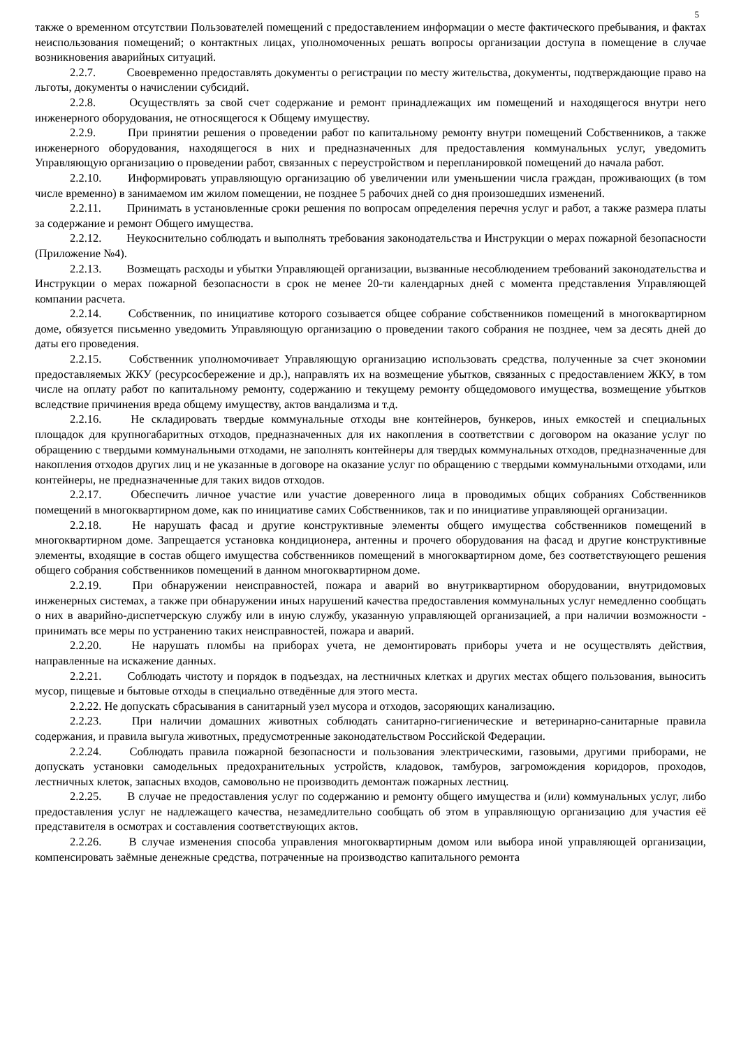5
также о временном отсутствии Пользователей помещений с предоставлением информации о месте фактического пребывания, и фактах неиспользования помещений; о контактных лицах, уполномоченных решать вопросы организации доступа в помещение в случае возникновения аварийных ситуаций.
2.2.7. Своевременно предоставлять документы о регистрации по месту жительства, документы, подтверждающие право на льготы, документы о начислении субсидий.
2.2.8. Осуществлять за свой счет содержание и ремонт принадлежащих им помещений и находящегося внутри него инженерного оборудования, не относящегося к Общему имуществу.
2.2.9. При принятии решения о проведении работ по капитальному ремонту внутри помещений Собственников, а также инженерного оборудования, находящегося в них и предназначенных для предоставления коммунальных услуг, уведомить Управляющую организацию о проведении работ, связанных с переустройством и перепланировкой помещений до начала работ.
2.2.10. Информировать управляющую организацию об увеличении или уменьшении числа граждан, проживающих (в том числе временно) в занимаемом им жилом помещении, не позднее 5 рабочих дней со дня произошедших изменений.
2.2.11. Принимать в установленные сроки решения по вопросам определения перечня услуг и работ, а также размера платы за содержание и ремонт Общего имущества.
2.2.12. Неукоснительно соблюдать и выполнять требования законодательства и Инструкции о мерах пожарной безопасности (Приложение №4).
2.2.13. Возмещать расходы и убытки Управляющей организации, вызванные несоблюдением требований законодательства и Инструкции о мерах пожарной безопасности в срок не менее 20-ти календарных дней с момента представления Управляющей компании расчета.
2.2.14. Собственник, по инициативе которого созывается общее собрание собственников помещений в многоквартирном доме, обязуется письменно уведомить Управляющую организацию о проведении такого собрания не позднее, чем за десять дней до даты его проведения.
2.2.15. Собственник уполномочивает Управляющую организацию использовать средства, полученные за счет экономии предоставляемых ЖКУ (ресурсосбережение и др.), направлять их на возмещение убытков, связанных с предоставлением ЖКУ, в том числе на оплату работ по капитальному ремонту, содержанию и текущему ремонту общедомового имущества, возмещение убытков вследствие причинения вреда общему имуществу, актов вандализма и т.д.
2.2.16. Не складировать твердые коммунальные отходы вне контейнеров, бункеров, иных емкостей и специальных площадок для крупногабаритных отходов, предназначенных для их накопления в соответствии с договором на оказание услуг по обращению с твердыми коммунальными отходами, не заполнять контейнеры для твердых коммунальных отходов, предназначенные для накопления отходов других лиц и не указанные в договоре на оказание услуг по обращению с твердыми коммунальными отходами, или контейнеры, не предназначенные для таких видов отходов.
2.2.17. Обеспечить личное участие или участие доверенного лица в проводимых общих собраниях Собственников помещений в многоквартирном доме, как по инициативе самих Собственников, так и по инициативе управляющей организации.
2.2.18. Не нарушать фасад и другие конструктивные элементы общего имущества собственников помещений в многоквартирном доме. Запрещается установка кондиционера, антенны и прочего оборудования на фасад и другие конструктивные элементы, входящие в состав общего имущества собственников помещений в многоквартирном доме, без соответствующего решения общего собрания собственников помещений в данном многоквартирном доме.
2.2.19. При обнаружении неисправностей, пожара и аварий во внутриквартирном оборудовании, внутридомовых инженерных системах, а также при обнаружении иных нарушений качества предоставления коммунальных услуг немедленно сообщать о них в аварийно-диспетчерскую службу или в иную службу, указанную управляющей организацией, а при наличии возможности - принимать все меры по устранению таких неисправностей, пожара и аварий.
2.2.20. Не нарушать пломбы на приборах учета, не демонтировать приборы учета и не осуществлять действия, направленные на искажение данных.
2.2.21. Соблюдать чистоту и порядок в подъездах, на лестничных клетках и других местах общего пользования, выносить мусор, пищевые и бытовые отходы в специально отведённые для этого места.
2.2.22. Не допускать сбрасывания в санитарный узел мусора и отходов, засоряющих канализацию.
2.2.23. При наличии домашних животных соблюдать санитарно-гигиенические и ветеринарно-санитарные правила содержания, и правила выгула животных, предусмотренные законодательством Российской Федерации.
2.2.24. Соблюдать правила пожарной безопасности и пользования электрическими, газовыми, другими приборами, не допускать установки самодельных предохранительных устройств, кладовок, тамбуров, загромождения коридоров, проходов, лестничных клеток, запасных входов, самовольно не производить демонтаж пожарных лестниц.
2.2.25. В случае не предоставления услуг по содержанию и ремонту общего имущества и (или) коммунальных услуг, либо предоставления услуг не надлежащего качества, незамедлительно сообщать об этом в управляющую организацию для участия её представителя в осмотрах и составления соответствующих актов.
2.2.26. В случае изменения способа управления многоквартирным домом или выбора иной управляющей организации, компенсировать заёмные денежные средства, потраченные на производство капитального ремонта